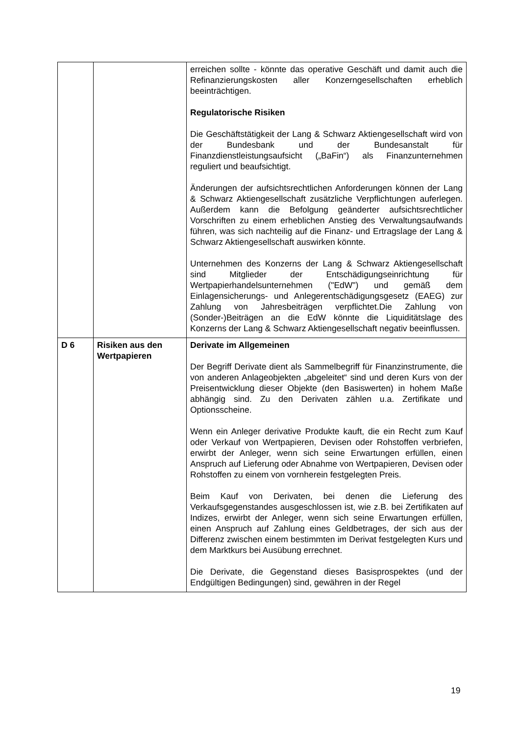| | | erreichen sollte - könnte das operative Geschäft und damit auch die Refinanzierungskosten aller Konzerngesellschaften erheblich beeinträchtigen. Regulatorische Risiken Die Geschäftstätigkeit der Lang & Schwarz Aktiengesellschaft wird von der Bundesbank und der Bundesanstalt für Finanzdienstleistungsaufsicht („BaFin“) als Finanzunternehmen reguliert und beaufsichtigt. Änderungen der aufsichtsrechtlichen Anforderungen können der Lang & Schwarz Aktiengesellschaft zusätzliche Verpflichtungen auferlegen. Außerdem kann die Befolgung geänderter aufsichtsrechtlicher Vorschriften zu einem erheblichen Anstieg des Verwaltungsaufwands führen, was sich nachteilig auf die Finanz- und Ertragslage der Lang & Schwarz Aktiengesellschaft auswirken könnte. Unternehmen des Konzerns der Lang & Schwarz Aktiengesellschaft sind Mitglieder der Entschädigungseinrichtung für Wertpapierhandelsunternehmen ("EdW") und gemäß dem Einlagensicherungs- und Anlegerentschädigungsgesetz (EAEG) zur Zahlung von Jahresbeiträgen verpflichtet.Die Zahlung von (Sonder-)Beiträgen an die EdW könnte die Liquiditätslage des Konzerns der Lang & Schwarz Aktiengesellschaft negativ beeinflussen. |
| D 6 | Risiken aus den Wertpapieren | Derivate im Allgemeinen Der Begriff Derivate dient als Sammelbegriff für Finanzinstrumente, die von anderen Anlageobjekten „abgeleitet“ sind und deren Kurs von der Preisentwicklung dieser Objekte (den Basiswerten) in hohem Maße abhängig sind. Zu den Derivaten zählen u.a. Zertifikate und Optionsscheine. Wenn ein Anleger derivative Produkte kauft, die ein Recht zum Kauf oder Verkauf von Wertpapieren, Devisen oder Rohstoffen verbriefen, erwirbt der Anleger, wenn sich seine Erwartungen erfüllen, einen Anspruch auf Lieferung oder Abnahme von Wertpapieren, Devisen oder Rohstoffen zu einem von vornherein festgelegten Preis. Beim Kauf von Derivaten, bei denen die Lieferung des Verkaufsgegenstandes ausgeschlossen ist, wie z.B. bei Zertifikaten auf Indizes, erwirbt der Anleger, wenn sich seine Erwartungen erfüllen, einen Anspruch auf Zahlung eines Geldbetrages, der sich aus der Differenz zwischen einem bestimmten im Derivat festgelegten Kurs und dem Marktkurs bei Ausübung errechnet. Die Derivate, die Gegenstand dieses Basisprospektes (und der Endgültigen Bedingungen) sind, gewähren in der Regel |
19